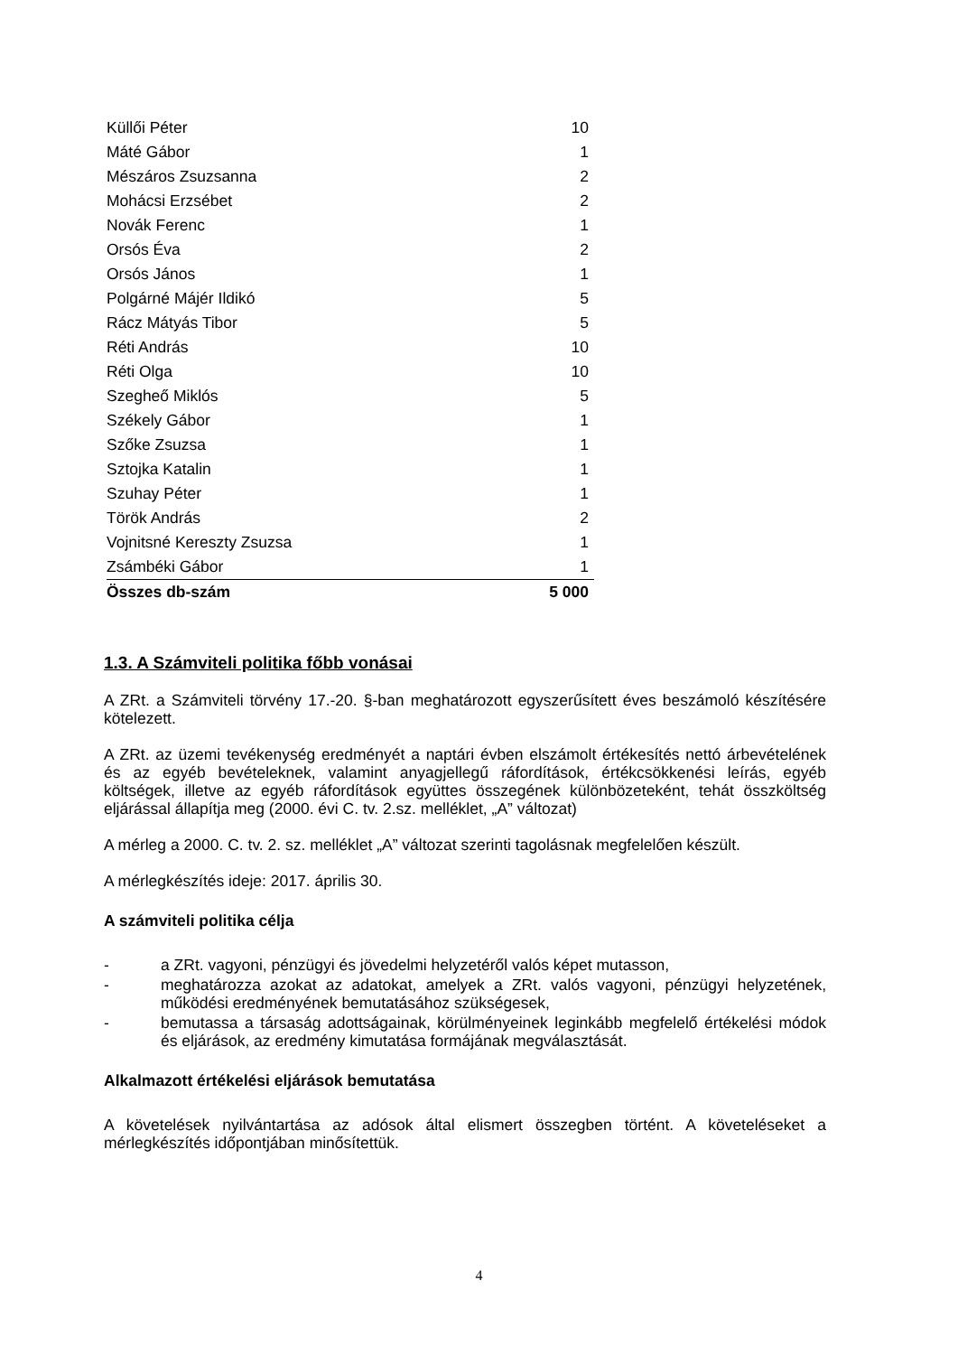| Küllői Péter | 10 |
| Máté Gábor | 1 |
| Mészáros Zsuzsanna | 2 |
| Mohácsi Erzsébet | 2 |
| Novák Ferenc | 1 |
| Orsós Éva | 2 |
| Orsós János | 1 |
| Polgárné Májér Ildikó | 5 |
| Rácz Mátyás Tibor | 5 |
| Réti András | 10 |
| Réti Olga | 10 |
| Szegheő Miklós | 5 |
| Székely Gábor | 1 |
| Szőke Zsuzsa | 1 |
| Sztojka Katalin | 1 |
| Szuhay Péter | 1 |
| Török András | 2 |
| Vojnitsné Kereszty Zsuzsa | 1 |
| Zsámbéki Gábor | 1 |
| Összes db-szám | 5 000 |
1.3. A Számviteli politika főbb vonásai
A ZRt. a Számviteli törvény 17.-20. §-ban meghatározott egyszerűsített éves beszámoló készítésére kötelezett.
A ZRt. az üzemi tevékenység eredményét a naptári évben elszámolt értékesítés nettó árbevételének és az egyéb bevételeknek, valamint anyagjellegű ráfordítások, értékcsökkenési leírás, egyéb költségek, illetve az egyéb ráfordítások együttes összegének különbözeteként, tehát összköltség eljárással állapítja meg (2000. évi C. tv. 2.sz. melléklet, „A” változat)
A mérleg a 2000. C. tv. 2. sz. melléklet „A” változat szerinti tagolásnak megfelelően készült.
A mérlegkészítés ideje: 2017. április 30.
A számviteli politika célja
- a ZRt. vagyoni, pénzügyi és jövedelmi helyzetéről valós képet mutasson,
- meghatározza azokat az adatokat, amelyek a ZRt. valós vagyoni, pénzügyi helyzetének, működési eredményének bemutatásához szükségesek,
- bemutassa a társaság adottságainak, körülményeinek leginkább megfelelő értékelési módok és eljárások, az eredmény kimutatása formájának megválasztását.
Alkalmazott értékelési eljárások bemutatása
A követelések nyilvántartása az adósok által elismert összegben történt. A követeléseket a mérlegkészítés időpontjában minősítettük.
4